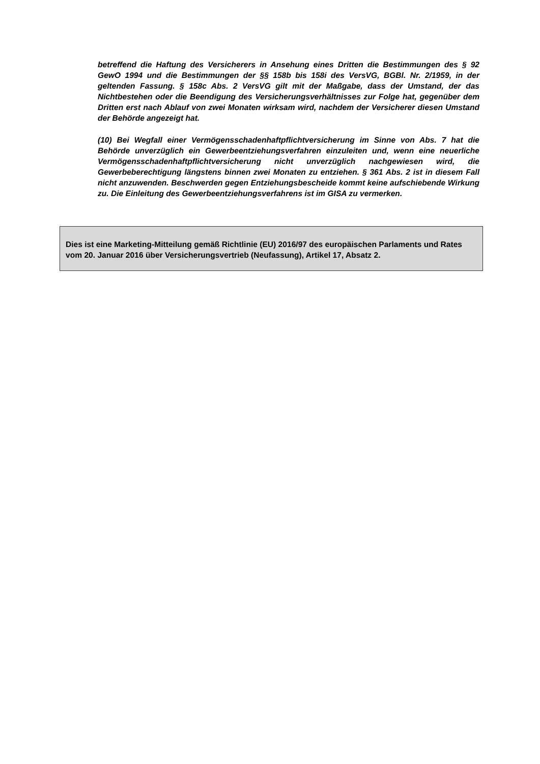betreffend die Haftung des Versicherers in Ansehung eines Dritten die Bestimmungen des § 92 GewO 1994 und die Bestimmungen der §§ 158b bis 158i des VersVG, BGBl. Nr. 2/1959, in der geltenden Fassung. § 158c Abs. 2 VersVG gilt mit der Maßgabe, dass der Umstand, der das Nichtbestehen oder die Beendigung des Versicherungsverhältnisses zur Folge hat, gegenüber dem Dritten erst nach Ablauf von zwei Monaten wirksam wird, nachdem der Versicherer diesen Umstand der Behörde angezeigt hat.
(10) Bei Wegfall einer Vermögensschadenhaftpflichtversicherung im Sinne von Abs. 7 hat die Behörde unverzüglich ein Gewerbeentziehungsverfahren einzuleiten und, wenn eine neuerliche Vermögensschadenhaftpflichtversicherung nicht unverzüglich nachgewiesen wird, die Gewerbeberechtigung längstens binnen zwei Monaten zu entziehen. § 361 Abs. 2 ist in diesem Fall nicht anzuwenden. Beschwerden gegen Entziehungsbescheide kommt keine aufschiebende Wirkung zu. Die Einleitung des Gewerbeentziehungsverfahrens ist im GISA zu vermerken.
Dies ist eine Marketing-Mitteilung gemäß Richtlinie (EU) 2016/97 des europäischen Parlaments und Rates vom 20. Januar 2016 über Versicherungsvertrieb (Neufassung), Artikel 17, Absatz 2.